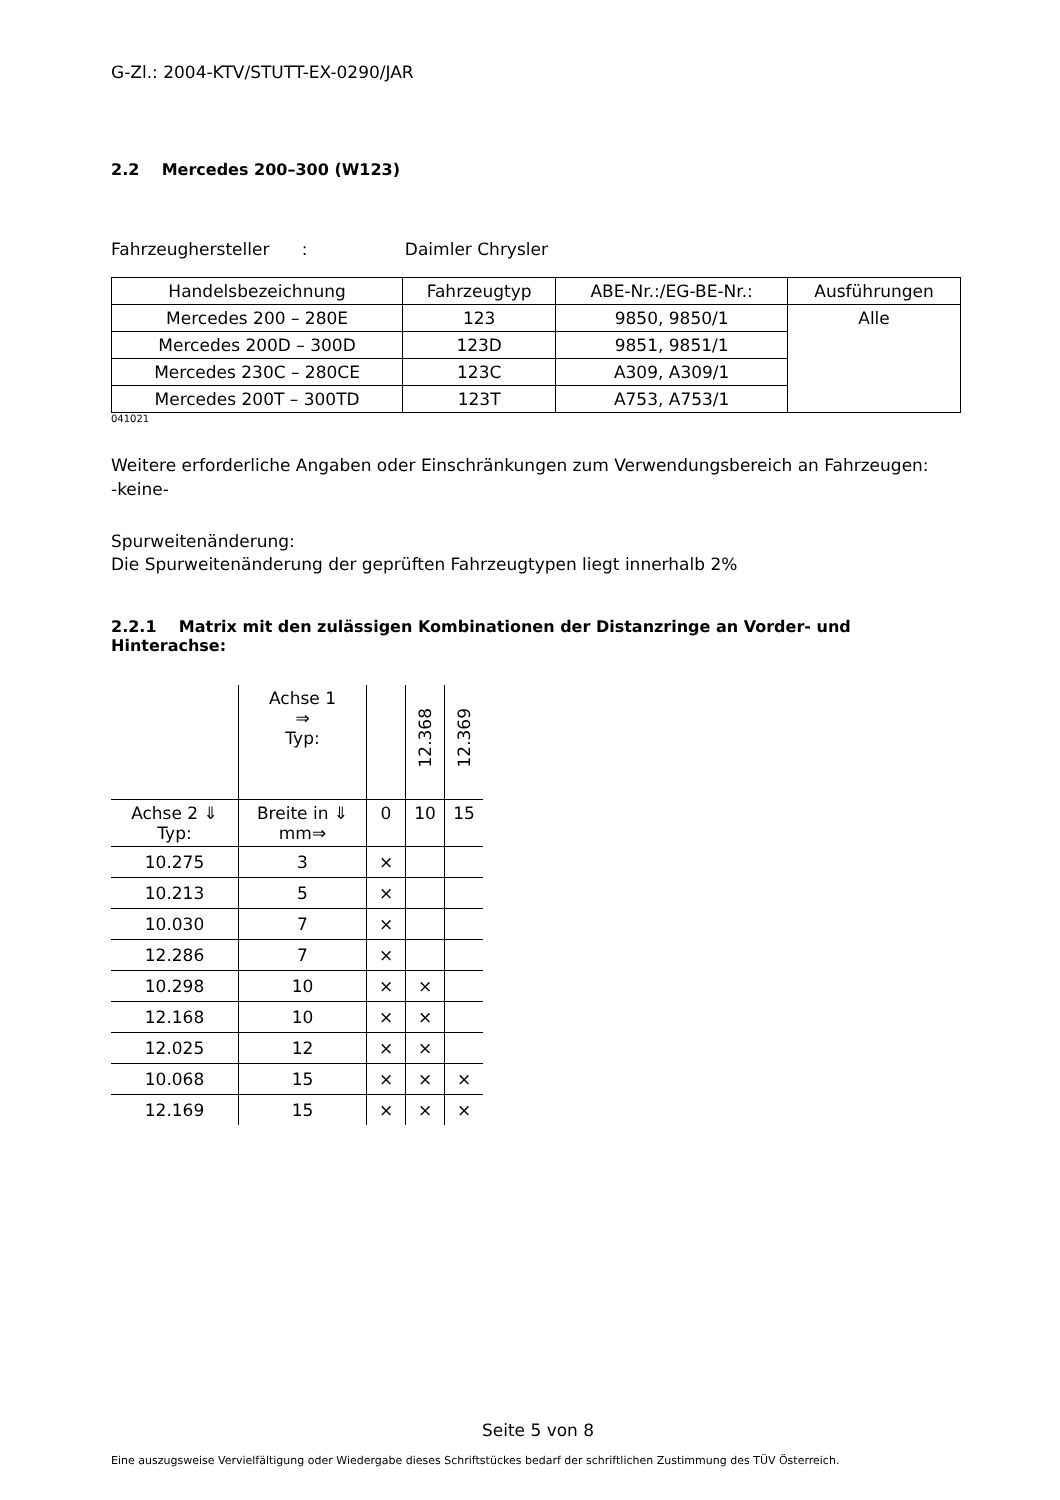G-Zl.: 2004-KTV/STUTT-EX-0290/JAR
2.2 Mercedes 200–300 (W123)
Fahrzeughersteller : Daimler Chrysler
| Handelsbezeichnung | Fahrzeugtyp | ABE-Nr.:/EG-BE-Nr.: | Ausführungen |
| --- | --- | --- | --- |
| Mercedes 200 – 280E | 123 | 9850, 9850/1 | Alle |
| Mercedes 200D – 300D | 123D | 9851, 9851/1 | |
| Mercedes 230C – 280CE | 123C | A309, A309/1 | |
| Mercedes 200T – 300TD | 123T | A753, A753/1 | |
041021
Weitere erforderliche Angaben oder Einschränkungen zum Verwendungsbereich an Fahrzeugen:
-keine-
Spurweitenänderung:
Die Spurweitenänderung der geprüften Fahrzeugtypen liegt innerhalb 2%
2.2.1 Matrix mit den zulässigen Kombinationen der Distanzringe an Vorder- und Hinterachse:
| | Achse 1 ⇒ Typ: | | 12.368 | 12.369 |
| Achse 2 ⇓ Typ: | Breite in ⇓ mm⇒ | 0 | 10 | 15 |
| 10.275 | 3 | × | | |
| 10.213 | 5 | × | | |
| 10.030 | 7 | × | | |
| 12.286 | 7 | × | | |
| 10.298 | 10 | × | × | |
| 12.168 | 10 | × | × | |
| 12.025 | 12 | × | × | |
| 10.068 | 15 | × | × | × |
| 12.169 | 15 | × | × | × |
Seite 5 von 8
Eine auszugsweise Vervielfältigung oder Wiedergabe dieses Schriftstückes bedarf der schriftlichen Zustimmung des TÜV Österreich.